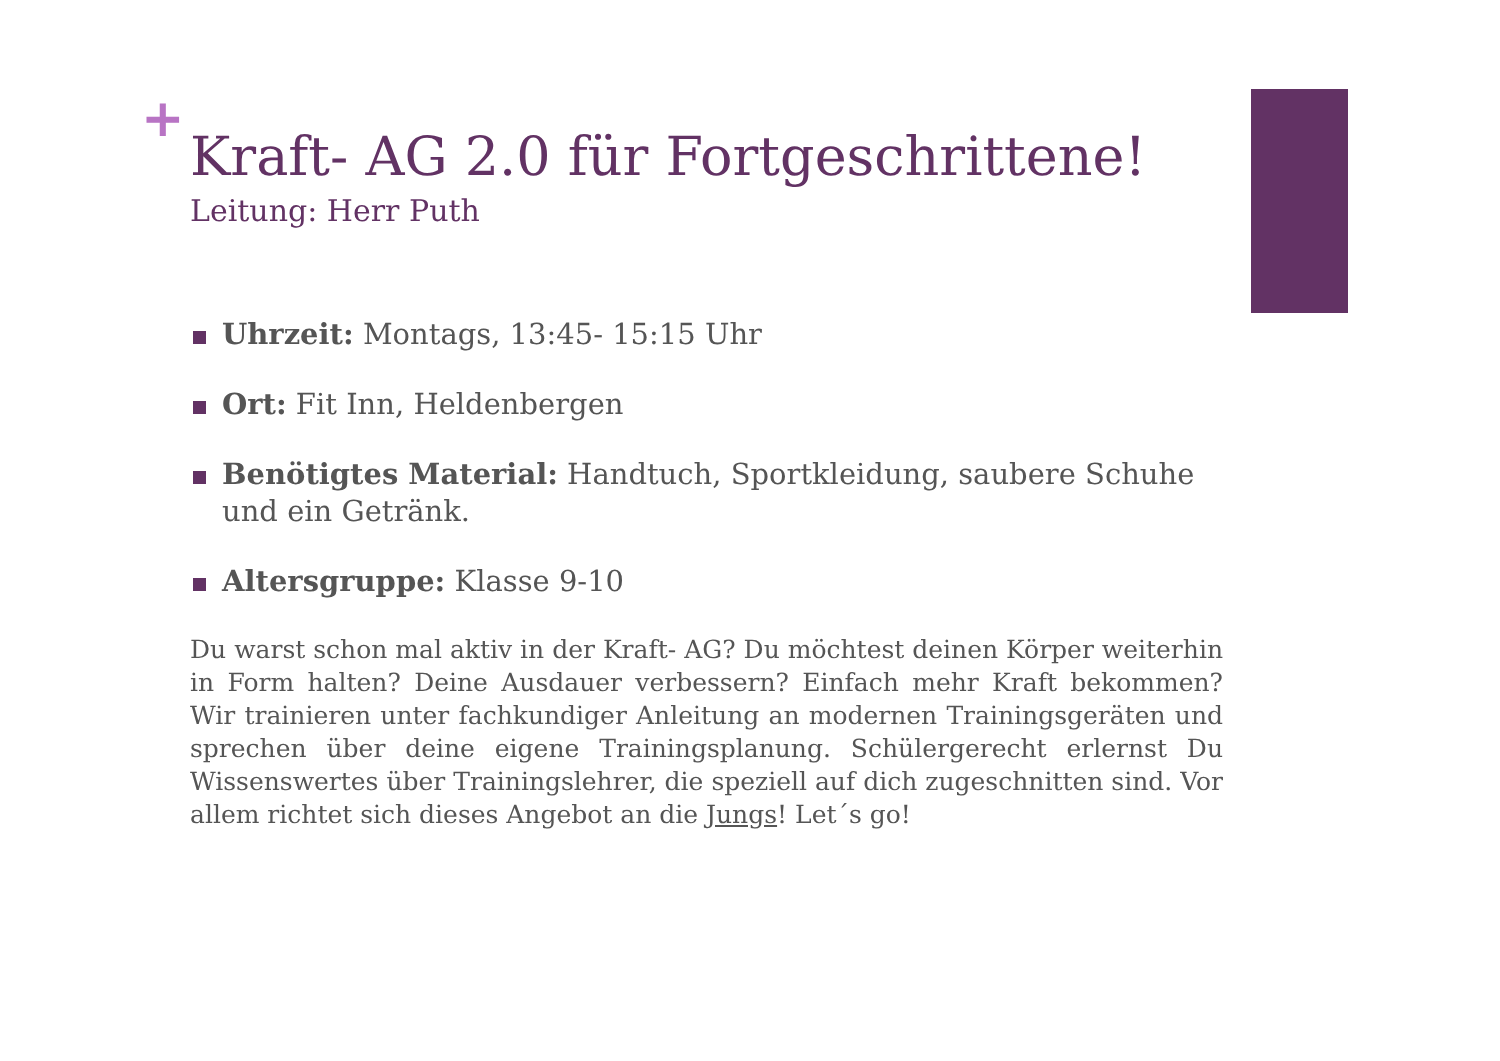+
Kraft- AG 2.0 für Fortgeschrittene!
Leitung: Herr Puth
Uhrzeit: Montags, 13:45- 15:15 Uhr
Ort: Fit Inn, Heldenbergen
Benötigtes Material: Handtuch, Sportkleidung, saubere Schuhe und ein Getränk.
Altersgruppe: Klasse 9-10
Du warst schon mal aktiv in der Kraft- AG? Du möchtest deinen Körper weiterhin in Form halten? Deine Ausdauer verbessern? Einfach mehr Kraft bekommen? Wir trainieren unter fachkundiger Anleitung an modernen Trainingsgeräten und sprechen über deine eigene Trainingsplanung. Schülergerecht erlernst Du Wissenswertes über Trainingslehrer, die speziell auf dich zugeschnitten sind. Vor allem richtet sich dieses Angebot an die Jungs! Let´s go!